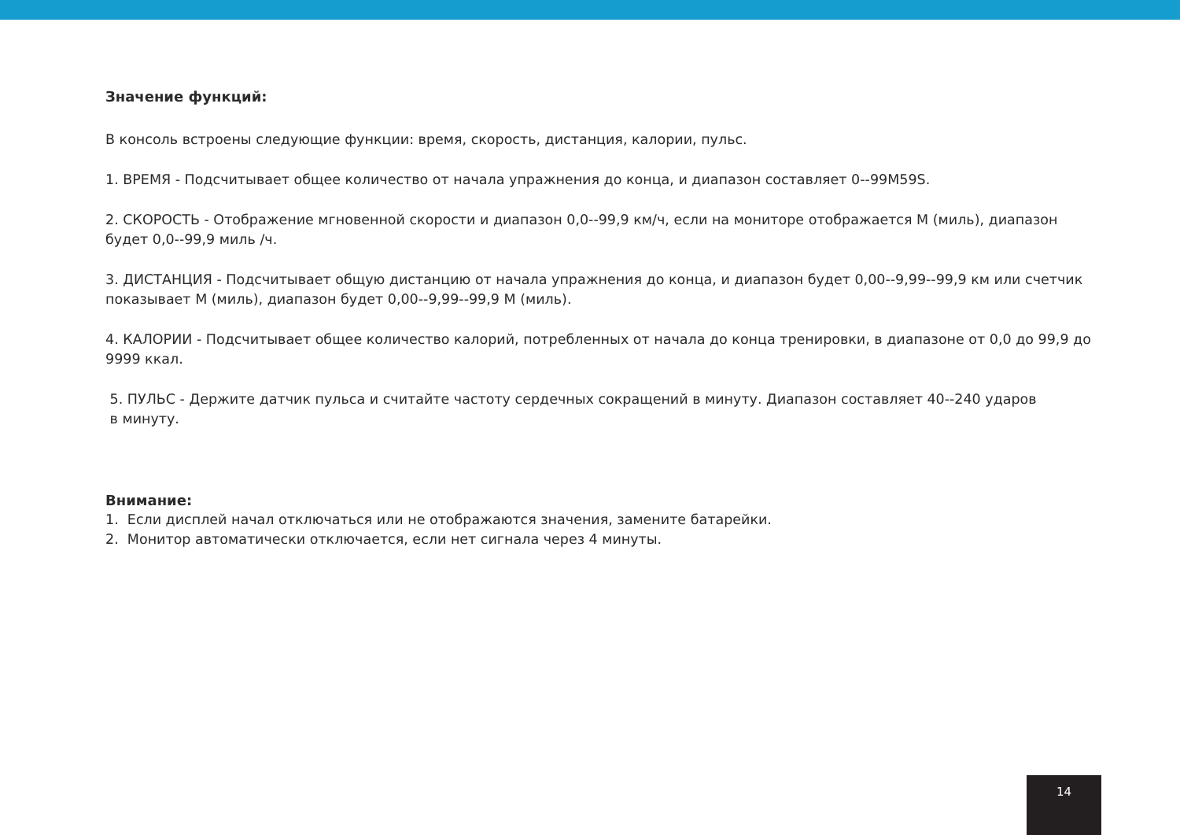Значение функций:
В консоль встроены следующие функции: время, скорость, дистанция, калории, пульс.
1. ВРЕМЯ - Подсчитывает общее количество от начала упражнения до конца, и диапазон составляет 0--99M59S.
2. СКОРОСТЬ - Отображение мгновенной скорости и диапазон 0,0--99,9 км/ч, если на мониторе отображается M (миль), диапазон будет 0,0--99,9 миль /ч.
3. ДИСТАНЦИЯ - Подсчитывает общую дистанцию от начала упражнения до конца, и диапазон будет 0,00--9,99--99,9 км или счетчик показывает M (миль), диапазон будет 0,00--9,99--99,9 M (миль).
4. КАЛОРИИ - Подсчитывает общее количество калорий, потребленных от начала до конца тренировки, в диапазоне от 0,0 до 99,9 до 9999 ккал.
5. ПУЛЬС - Держите датчик пульса и считайте частоту сердечных сокращений в минуту. Диапазон составляет 40--240 ударов
в минуту.
Внимание:
1. Если дисплей начал отключаться или не отображаются значения, замените батарейки.
2. Монитор автоматически отключается, если нет сигнала через 4 минуты.
14